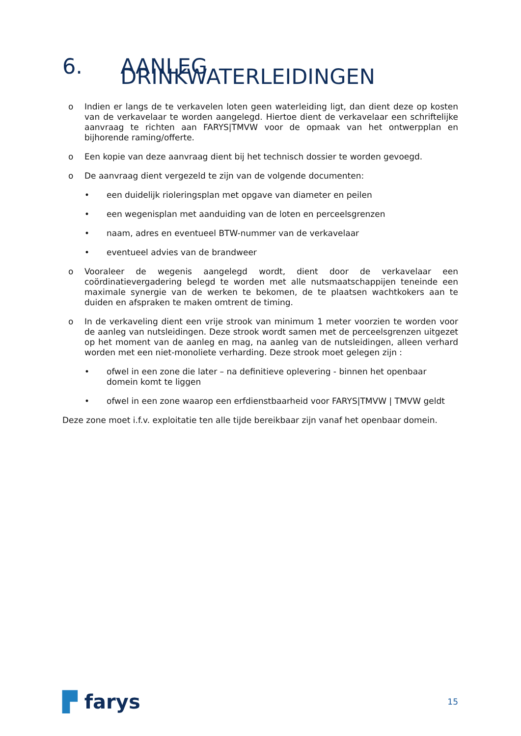6. AANLEG DRINKWATERLEIDINGEN
o Indien er langs de te verkavelen loten geen waterleiding ligt, dan dient deze op kosten van de verkavelaar te worden aangelegd. Hiertoe dient de verkavelaar een schriftelijke aanvraag te richten aan FARYS|TMVW voor de opmaak van het ontwerpplan en bijhorende raming/offerte.
o Een kopie van deze aanvraag dient bij het technisch dossier te worden gevoegd.
o De aanvraag dient vergezeld te zijn van de volgende documenten:
• een duidelijk rioleringsplan met opgave van diameter en peilen
• een wegenisplan met aanduiding van de loten en perceelsgrenzen
• naam, adres en eventueel BTW-nummer van de verkavelaar
• eventueel advies van de brandweer
o Vooraleer de wegenis aangelegd wordt, dient door de verkavelaar een coördinatievergadering belegd te worden met alle nutsmaatschappijen teneinde een maximale synergie van de werken te bekomen, de te plaatsen wachtkokers aan te duiden en afspraken te maken omtrent de timing.
o In de verkaveling dient een vrije strook van minimum 1 meter voorzien te worden voor de aanleg van nutsleidingen. Deze strook wordt samen met de perceelsgrenzen uitgezet op het moment van de aanleg en mag, na aanleg van de nutsleidingen, alleen verhard worden met een niet-monoliete verharding. Deze strook moet gelegen zijn :
• ofwel in een zone die later – na definitieve oplevering - binnen het openbaar domein komt te liggen
• ofwel in een zone waarop een erfdienstbaarheid voor FARYS|TMVW | TMVW geldt
Deze zone moet i.f.v. exploitatie ten alle tijde bereikbaar zijn vanaf het openbaar domein.
▛ farys 15